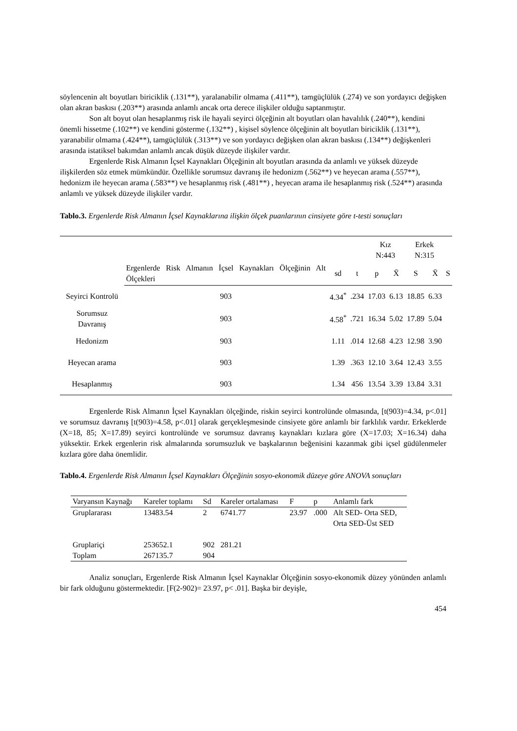söylencenin alt boyutları biriciklik (.131**), yaralanabilir olmama (.411**), tamgüçlülük (.274) ve son yordayıcı değişken olan akran baskısı (.203**) arasında anlamlı ancak orta derece ilişkiler olduğu saptanmıştır.
Son alt boyut olan hesaplanmış risk ile hayali seyirci ölçeğinin alt boyutları olan havalılık (.240**), kendini önemli hissetme (.102**) ve kendini gösterme (.132**) , kişisel söylence ölçeğinin alt boyutları biriciklik (.131**), yaranabilir olmama (.424**), tamgüçlülük (.313**) ve son yordayıcı değişken olan akran baskısı (.134**) değişkenleri arasında istatiksel bakımdan anlamlı ancak düşük düzeyde ilişkiler vardır.
Ergenlerde Risk Almanın İçsel Kaynakları Ölçeğinin alt boyutları arasında da anlamlı ve yüksek düzeyde ilişkilerden söz etmek mümkündür. Özellikle sorumsuz davranış ile hedonizm (.562**) ve heyecan arama (.557**), hedonizm ile heyecan arama (.583**) ve hesaplanmış risk (.481**) , heyecan arama ile hesaplanmış risk (.524**) arasında anlamlı ve yüksek düzeyde ilişkiler vardır.
Tablo.3. Ergenlerde Risk Almanın İçsel Kaynaklarına ilişkin ölçek puanlarının cinsiyete göre t-testi sonuçları
| | | | | Kız N:443 | | Erkek N:315 | | |
| | Ergenlerde Risk Almanın İçsel Kaynakları Ölçeğinin Alt Ölçekleri | sd | t | p | X̄ | S | X̄ | S |
| Seyirci Kontrolü | 903 | 4.34<sup>*</sup> | .234 | 17.03 | 6.13 | 18.85 | 6.33 | |
| Sorumsuz Davranış | 903 | 4.58<sup>*</sup> | .721 | 16.34 | 5.02 | 17.89 | 5.04 | |
| Hedonizm | 903 | 1.11 | .014 | 12.68 | 4.23 | 12.98 | 3.90 | |
| Heyecan arama | 903 | 1.39 | .363 | 12.10 | 3.64 | 12.43 | 3.55 | |
| Hesaplanmış | 903 | 1.34 | 456 | 13.54 | 3.39 | 13.84 | 3.31 | |
Ergenlerde Risk Almanın İçsel Kaynakları ölçeğinde, riskin seyirci kontrolünde olmasında, [t(903)=4.34, p<.01] ve sorumsuz davranış [t(903)=4.58, p<.01] olarak gerçekleşmesinde cinsiyete göre anlamlı bir farklılık vardır. Erkeklerde (X=18, 85; X=17.89) seyirci kontrolünde ve sorumsuz davranış kaynakları kızlara göre (X=17.03; X=16.34) daha yüksektir. Erkek ergenlerin risk almalarında sorumsuzluk ve başkalarının beğenisini kazanmak gibi içsel güdülenmeler kızlara göre daha önemlidir.
Tablo.4. Ergenlerde Risk Almanın İçsel Kaynakları Ölçeğinin sosyo-ekonomik düzeye göre ANOVA sonuçları
| Varyansın Kaynağı | Kareler toplamı | Sd | Kareler ortalaması | F | p | Anlamlı fark |
| Gruplararası | 13483.54 | 2 | 6741.77 | 23.97 | .000 | Alt SED- Orta SED, Orta SED-Üst SED |
| Gruplariçi | 253652.1 | 902 | 281.21 | | | |
| Toplam | 267135.7 | 904 | | | | |
Analiz sonuçları, Ergenlerde Risk Almanın İçsel Kaynaklar Ölçeğinin sosyo-ekonomik düzey yönünden anlamlı bir fark olduğunu göstermektedir. [F(2-902)= 23.97, p< .01]. Başka bir deyişle,
454